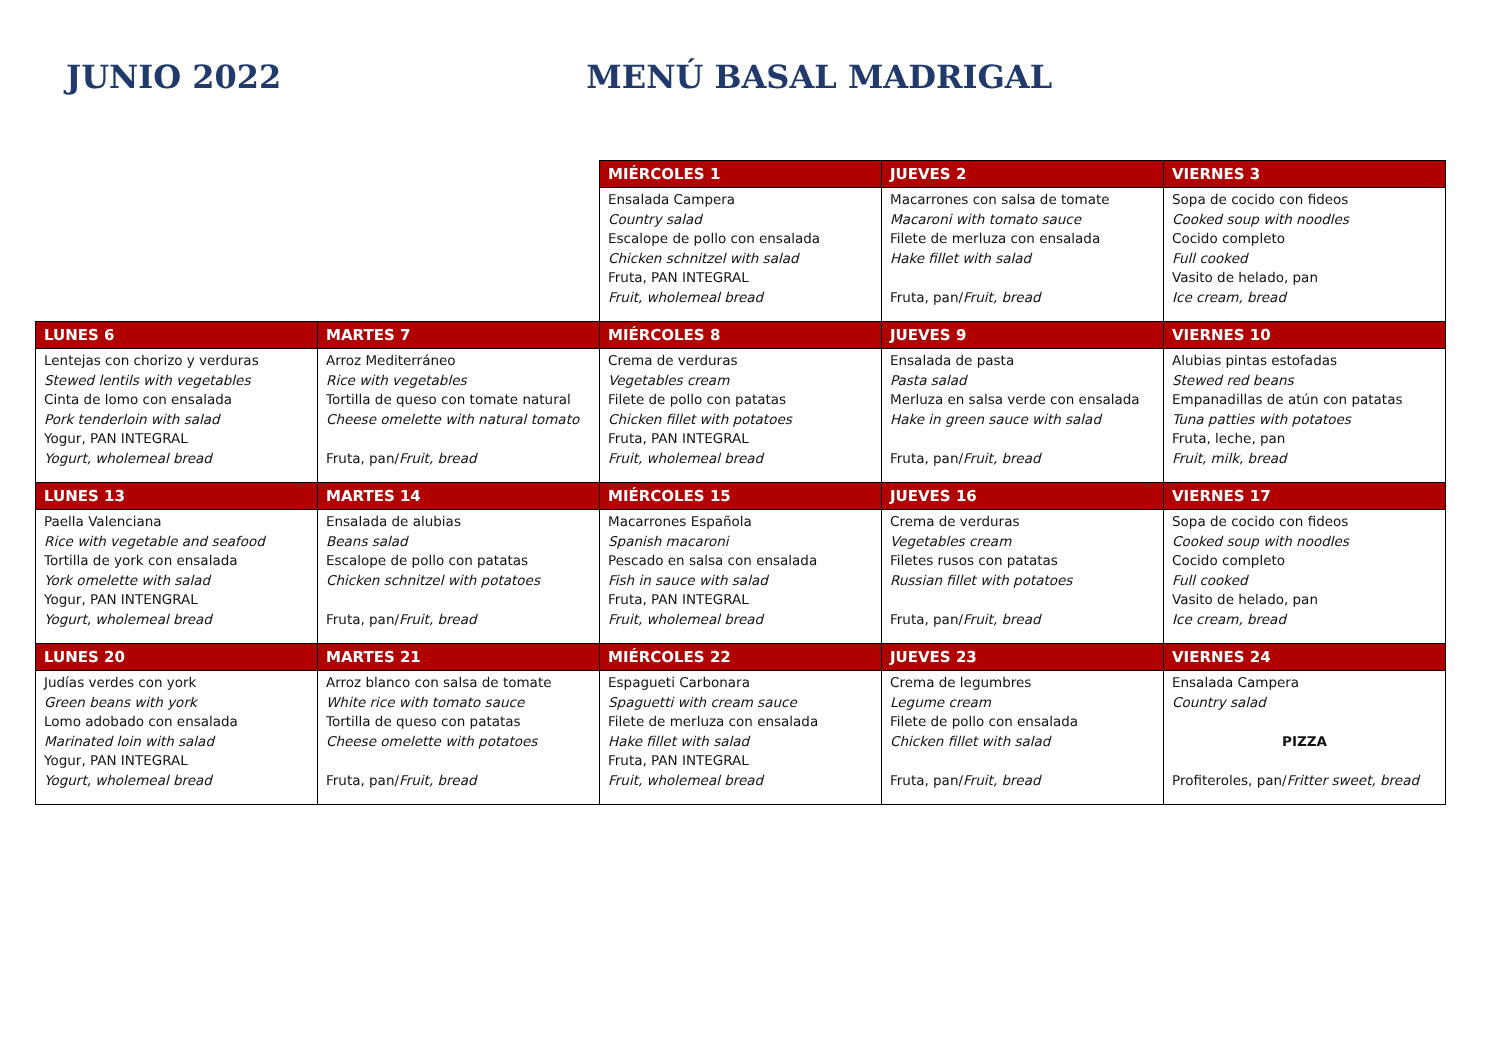JUNIO 2022 MENÚ BASAL MADRIGAL
| | | MIÉRCOLES 1 | JUEVES 2 | VIERNES 3 |
| --- | --- | --- | --- | --- |
| | | Ensalada Campera Country salad Escalope de pollo con ensalada Chicken schnitzel with salad Fruta, PAN INTEGRAL Fruit, wholemeal bread | Macarrones con salsa de tomate Macaroni with tomato sauce Filete de merluza con ensalada Hake fillet with salad Fruta, pan/ Fruit, bread | Sopa de cocido con fideos Cooked soup with noodles Cocido completo Full cooked Vasito de helado, pan Ice cream, bread |
| LUNES 6 | MARTES 7 | MIÉRCOLES 8 | JUEVES 9 | VIERNES 10 |
| Lentejas con chorizo y verduras Stewed lentils with vegetables Cinta de lomo con ensalada Pork tenderloin with salad Yogur, PAN INTEGRAL Yogurt, wholemeal bread | Arroz Mediterráneo Rice with vegetables Tortilla de queso con tomate natural Cheese omelette with natural tomato Fruta, pan/ Fruit, bread | Crema de verduras Vegetables cream Filete de pollo con patatas Chicken fillet with potatoes Fruta, PAN INTEGRAL Fruit, wholemeal bread | Ensalada de pasta Pasta salad Merluza en salsa verde con ensalada Hake in green sauce with salad Fruta, pan/ Fruit, bread | Alubias pintas estofadas Stewed red beans Empanadillas de atún con patatas Tuna patties with potatoes Fruta, leche, pan Fruit, milk, bread |
| LUNES 13 | MARTES 14 | MIÉRCOLES 15 | JUEVES 16 | VIERNES 17 |
| Paella Valenciana Rice with vegetable and seafood Tortilla de york con ensalada York omelette with salad Yogur, PAN INTENGRAL Yogurt, wholemeal bread | Ensalada de alubias Beans salad Escalope de pollo con patatas Chicken schnitzel with potatoes Fruta, pan/ Fruit, bread | Macarrones Española Spanish macaroni Pescado en salsa con ensalada Fish in sauce with salad Fruta, PAN INTEGRAL Fruit, wholemeal bread | Crema de verduras Vegetables cream Filetes rusos con patatas Russian fillet with potatoes Fruta, pan/ Fruit, bread | Sopa de cocido con fideos Cooked soup with noodles Cocido completo Full cooked Vasito de helado, pan Ice cream, bread |
| LUNES 20 | MARTES 21 | MIÉRCOLES 22 | JUEVES 23 | VIERNES 24 |
| Judías verdes con york Green beans with york Lomo adobado con ensalada Marinated loin with salad Yogur, PAN INTEGRAL Yogurt, wholemeal bread | Arroz blanco con salsa de tomate White rice with tomato sauce Tortilla de queso con patatas Cheese omelette with potatoes Fruta, pan/ Fruit, bread | Espagueti Carbonara Spaguetti with cream sauce Filete de merluza con ensalada Hake fillet with salad Fruta, PAN INTEGRAL Fruit, wholemeal bread | Crema de legumbres Legume cream Filete de pollo con ensalada Chicken fillet with salad Fruta, pan/ Fruit, bread | Ensalada Campera Country salad PIZZA Profiteroles, pan/ Fritter sweet, bread |